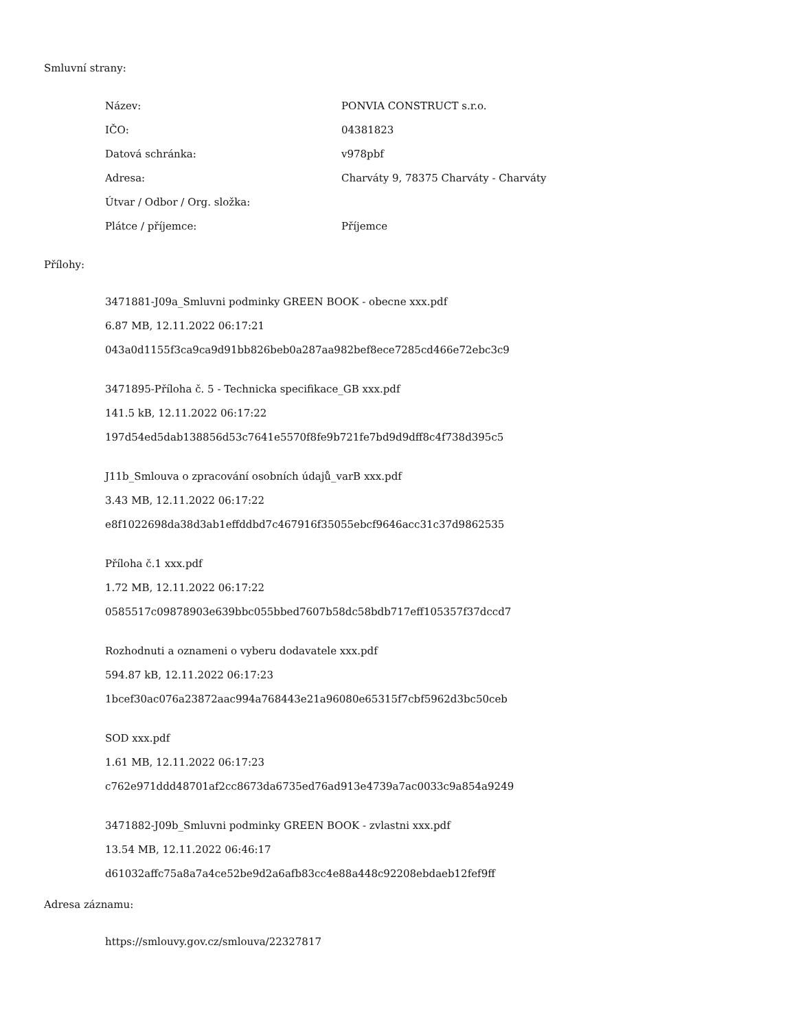Smluvní strany:
| Název: | PONVIA CONSTRUCT s.r.o. |
| IČO: | 04381823 |
| Datová schránka: | v978pbf |
| Adresa: | Charváty 9, 78375 Charváty - Charváty |
| Útvar / Odbor / Org. složka: | |
| Plátce / příjemce: | Příjemce |
Přílohy:
3471881-J09a_Smluvni podminky GREEN BOOK - obecne xxx.pdf
6.87 MB, 12.11.2022 06:17:21
043a0d1155f3ca9ca9d91bb826beb0a287aa982bef8ece7285cd466e72ebc3c9
3471895-Příloha č. 5 - Technicka specifikace_GB xxx.pdf
141.5 kB, 12.11.2022 06:17:22
197d54ed5dab138856d53c7641e5570f8fe9b721fe7bd9d9dff8c4f738d395c5
J11b_Smlouva o zpracování osobních údajů_varB xxx.pdf
3.43 MB, 12.11.2022 06:17:22
e8f1022698da38d3ab1effddbd7c467916f35055ebcf9646acc31c37d9862535
Příloha č.1 xxx.pdf
1.72 MB, 12.11.2022 06:17:22
0585517c09878903e639bbc055bbed7607b58dc58bdb717eff105357f37dccd7
Rozhodnuti a oznameni o vyberu dodavatele xxx.pdf
594.87 kB, 12.11.2022 06:17:23
1bcef30ac076a23872aac994a768443e21a96080e65315f7cbf5962d3bc50ceb
SOD xxx.pdf
1.61 MB, 12.11.2022 06:17:23
c762e971ddd48701af2cc8673da6735ed76ad913e4739a7ac0033c9a854a9249
3471882-J09b_Smluvni podminky GREEN BOOK - zvlastni xxx.pdf
13.54 MB, 12.11.2022 06:46:17
d61032affc75a8a7a4ce52be9d2a6afb83cc4e88a448c92208ebdaeb12fef9ff
Adresa záznamu:
https://smlouvy.gov.cz/smlouva/22327817